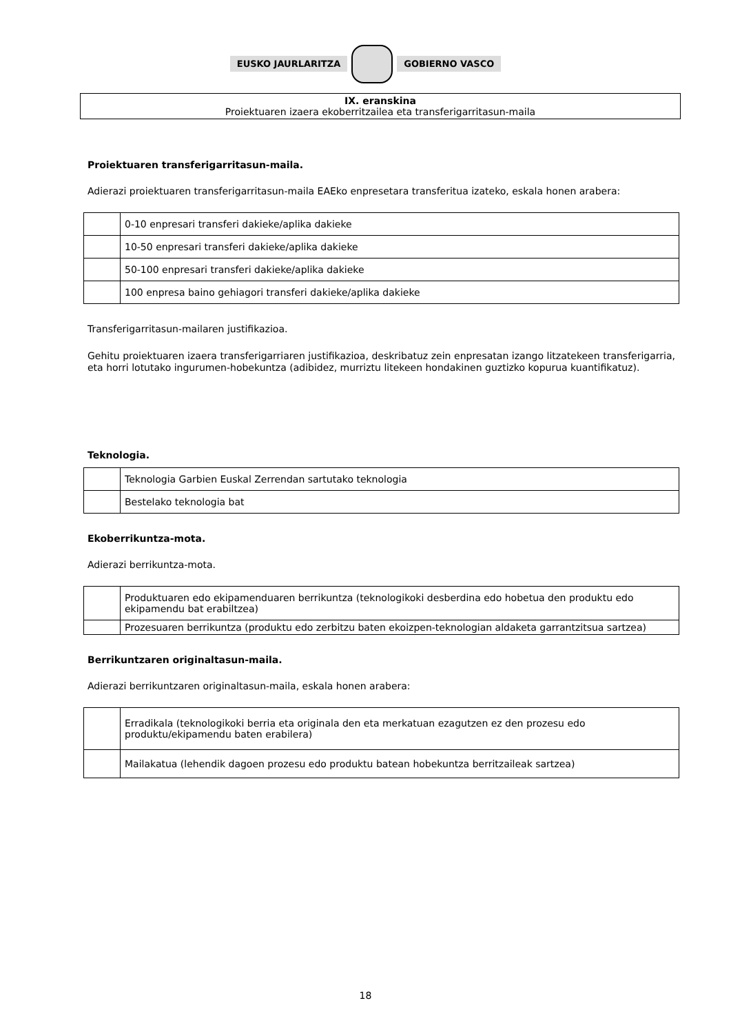EUSKO JAURLARITZA GOBIERNO VASCO
IX. eranskina
Proiektuaren izaera ekoberritzailea eta transferigarritasun-maila
Proiektuaren transferigarritasun-maila.
Adierazi proiektuaren transferigarritasun-maila EAEko enpresetara transferitua izateko, eskala honen arabera:
| | 0-10 enpresari transferi dakieke/aplika dakieke |
| | 10-50 enpresari transferi dakieke/aplika dakieke |
| | 50-100 enpresari transferi dakieke/aplika dakieke |
| | 100 enpresa baino gehiagori transferi dakieke/aplika dakieke |
Transferigarritasun-mailaren justifikazioa.
Gehitu proiektuaren izaera transferigarriaren justifikazioa, deskribatuz zein enpresatan izango litzatekeen transferigarria, eta horri lotutako ingurumen-hobekuntza (adibidez, murriztu litekeen hondakinen guztizko kopurua kuantifikatuz).
Teknologia.
| | Teknologia Garbien Euskal Zerrendan sartutako teknologia |
| | Bestelako teknologia bat |
Ekoberrikuntza-mota.
Adierazi berrikuntza-mota.
| | Produktuaren edo ekipamenduaren berrikuntza (teknologikoki desberdina edo hobetua den produktu edo ekipamendu bat erabiltzea) |
| | Prozesuaren berrikuntza (produktu edo zerbitzu baten ekoizpen-teknologian aldaketa garrantzitsua sartzea) |
Berrikuntzaren originaltasun-maila.
Adierazi berrikuntzaren originaltasun-maila, eskala honen arabera:
| | Erradikala (teknologikoki berria eta originala den eta merkatuan ezagutzen ez den prozesu edo produktu/ekipamendu baten erabilera) |
| | Mailakatua (lehendik dagoen prozesu edo produktu batean hobekuntza berritzaileak sartzea) |
18